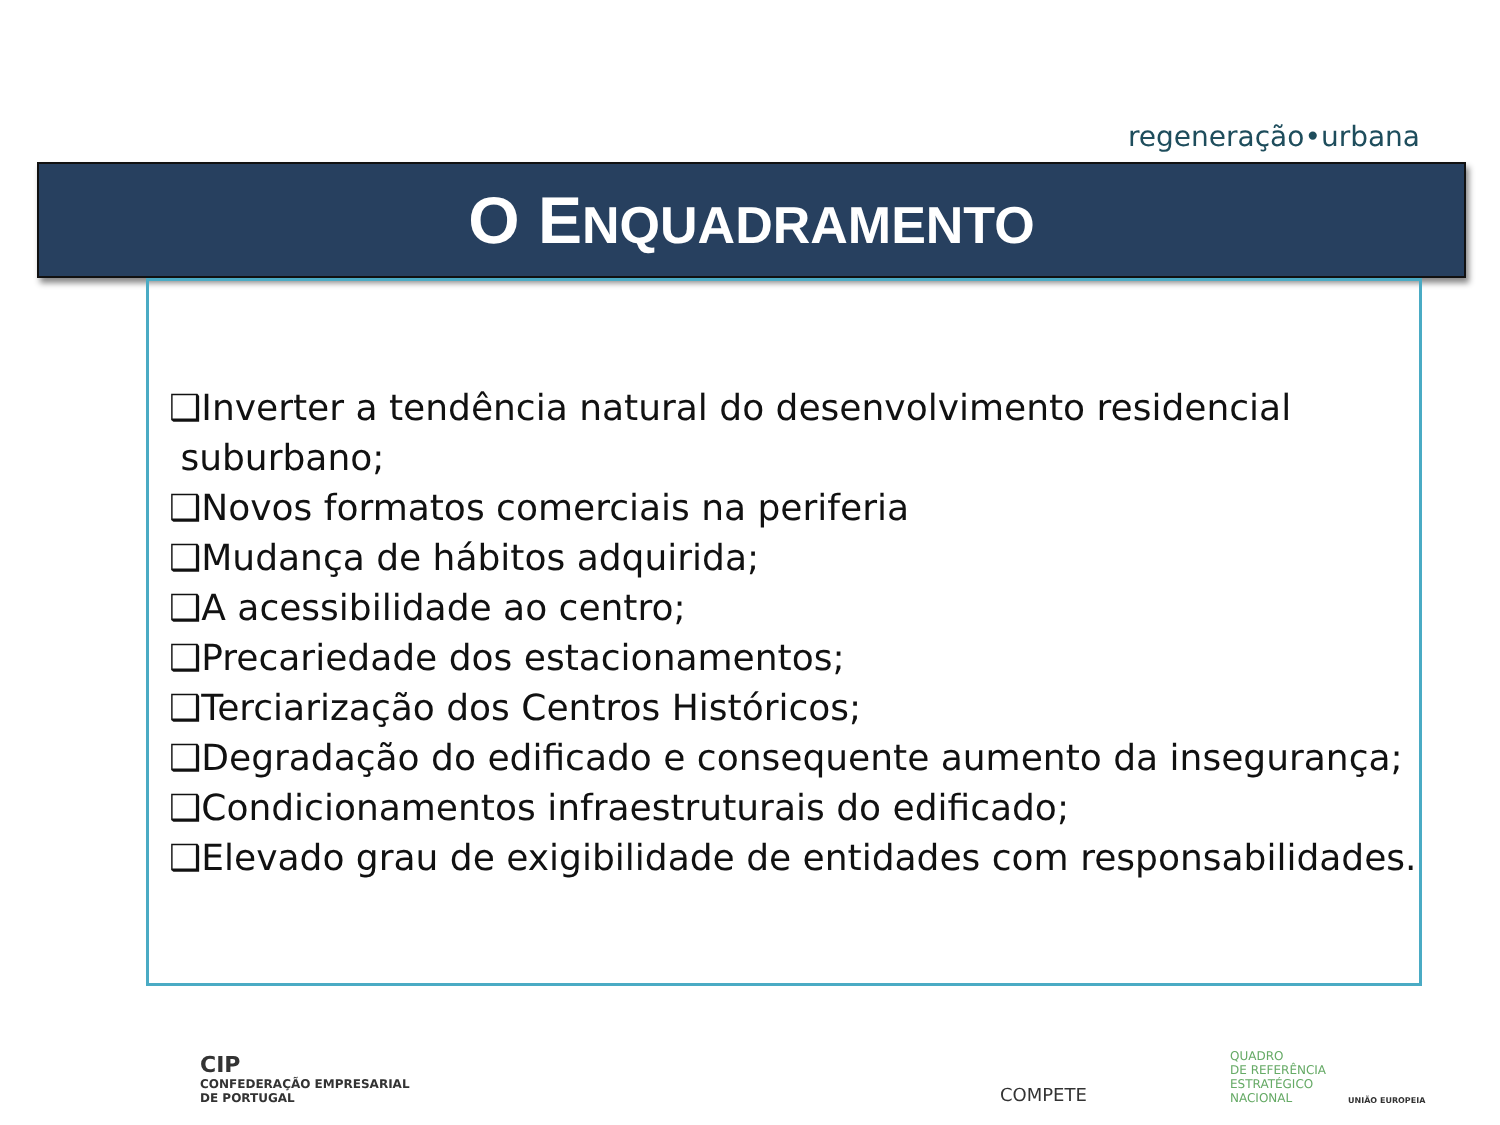regeneração•urbana
O ENQUADRAMENTO
❑Inverter a tendência natural do desenvolvimento residencial
suburbano;
❑Novos formatos comerciais na periferia
❑Mudança de hábitos adquirida;
❑A acessibilidade ao centro;
❑Precariedade dos estacionamentos;
❑Terciarização dos Centros Históricos;
❑Degradação do edificado e consequente aumento da insegurança;
❑Condicionamentos infraestruturais do edificado;
❑Elevado grau de exigibilidade de entidades com responsabilidades.
CIP
CONFEDERAÇÃO EMPRESARIAL
DE PORTUGAL
COMPETE
QUADRO
DE REFERÊNCIA
ESTRATÉGICO
NACIONAL
UNIÃO EUROPEIA